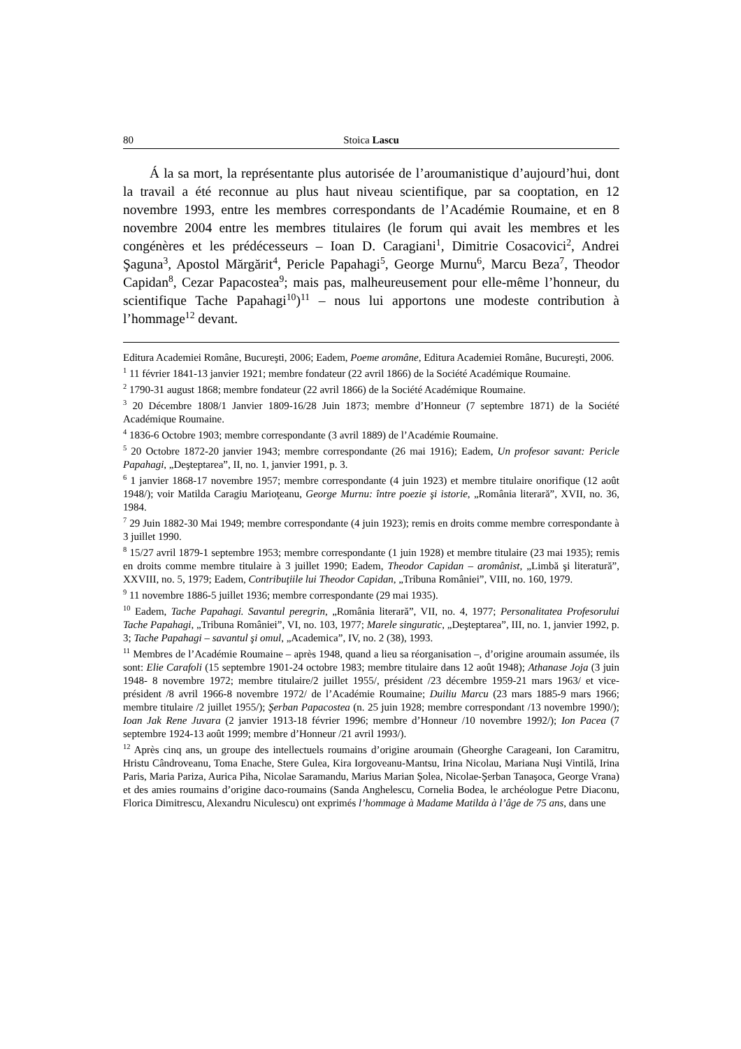80 Stoica Lascu
Á la sa mort, la représentante plus autorisée de l’aroumanistique d’aujourd’hui, dont la travail a été reconnue au plus haut niveau scientifique, par sa cooptation, en 12 novembre 1993, entre les membres correspondants de l’Académie Roumaine, et en 8 novembre 2004 entre les membres titulaires (le forum qui avait les membres et les congénères et les prédécesseurs – Ioan D. Caragiani<sup>1</sup>, Dimitrie Cosacovici<sup>2</sup>, Andrei Şaguna<sup>3</sup>, Apostol Mărgărit<sup>4</sup>, Pericle Papahagi<sup>5</sup>, George Murnu<sup>6</sup>, Marcu Beza<sup>7</sup>, Theodor Capidan<sup>8</sup>, Cezar Papacostea<sup>9</sup>; mais pas, malheureusement pour elle-même l’honneur, du scientifique Tache Papahagi<sup>10</sup>)<sup>11</sup> – nous lui apportons une modeste contribution à l’hommage<sup>12</sup> devant.
Editura Academiei Române, Bucureşti, 2006; Eadem, Poeme aromâne, Editura Academiei Române, Bucureşti, 2006.
<sup>1</sup> 11 février 1841-13 janvier 1921; membre fondateur (22 avril 1866) de la Société Académique Roumaine.
<sup>2</sup> 1790-31 august 1868; membre fondateur (22 avril 1866) de la Société Académique Roumaine.
<sup>3</sup> 20 Décembre 1808/1 Janvier 1809-16/28 Juin 1873; membre d’Honneur (7 septembre 1871) de la Société Académique Roumaine.
<sup>4</sup> 1836-6 Octobre 1903; membre correspondante (3 avril 1889) de l’Académie Roumaine.
<sup>5</sup> 20 Octobre 1872-20 janvier 1943; membre correspondante (26 mai 1916); Eadem, Un profesor savant: Pericle Papahagi, „Deşteptarea”, II, no. 1, janvier 1991, p. 3.
<sup>6</sup> 1 janvier 1868-17 novembre 1957; membre correspondante (4 juin 1923) et membre titulaire onorifique (12 août 1948/); voir Matilda Caragiu Marioţeanu, George Murnu: între poezie şi istorie, „România literară”, XVII, no. 36, 1984.
<sup>7</sup> 29 Juin 1882-30 Mai 1949; membre correspondante (4 juin 1923); remis en droits comme membre correspondante à 3 juillet 1990.
<sup>8</sup> 15/27 avril 1879-1 septembre 1953; membre correspondante (1 juin 1928) et membre titulaire (23 mai 1935); remis en droits comme membre titulaire à 3 juillet 1990; Eadem, Theodor Capidan – aromânist, „Limbă şi literatură”, XXVIII, no. 5, 1979; Eadem, Contribuţiile lui Theodor Capidan, „Tribuna României”, VIII, no. 160, 1979.
<sup>9</sup> 11 novembre 1886-5 juillet 1936; membre correspondante (29 mai 1935).
<sup>10</sup> Eadem, Tache Papahagi. Savantul peregrin, „România literară”, VII, no. 4, 1977; Personalitatea Profesorului Tache Papahagi, „Tribuna României”, VI, no. 103, 1977; Marele singuratic, „Deşteptarea”, III, no. 1, janvier 1992, p. 3; Tache Papahagi – savantul şi omul, „Academica”, IV, no. 2 (38), 1993.
<sup>11</sup> Membres de l’Académie Roumaine – après 1948, quand a lieu sa réorganisation –, d’origine aroumain assumée, ils sont: Elie Carafoli (15 septembre 1901-24 octobre 1983; membre titulaire dans 12 août 1948); Athanase Joja (3 juin 1948- 8 novembre 1972; membre titulaire/2 juillet 1955/, président /23 décembre 1959-21 mars 1963/ et vice-président /8 avril 1966-8 novembre 1972/ de l’Académie Roumaine; Duiliu Marcu (23 mars 1885-9 mars 1966; membre titulaire /2 juillet 1955/); Şerban Papacostea (n. 25 juin 1928; membre correspondant /13 novembre 1990/); Ioan Jak Rene Juvara (2 janvier 1913-18 février 1996; membre d’Honneur /10 novembre 1992/); Ion Pacea (7 septembre 1924-13 août 1999; membre d’Honneur /21 avril 1993/).
<sup>12</sup> Après cinq ans, un groupe des intellectuels roumains d’origine aroumain (Gheorghe Carageani, Ion Caramitru, Hristu Cândroveanu, Toma Enache, Stere Gulea, Kira Iorgoveanu-Mantsu, Irina Nicolau, Mariana Nuşi Vintilă, Irina Paris, Maria Pariza, Aurica Piha, Nicolae Saramandu, Marius Marian Şolea, Nicolae-Şerban Tanaşoca, George Vrana) et des amies roumains d’origine daco-roumains (Sanda Anghelescu, Cornelia Bodea, le archéologue Petre Diaconu, Florica Dimitrescu, Alexandru Niculescu) ont exprimés l’hommage à Madame Matilda à l’âge de 75 ans, dans une